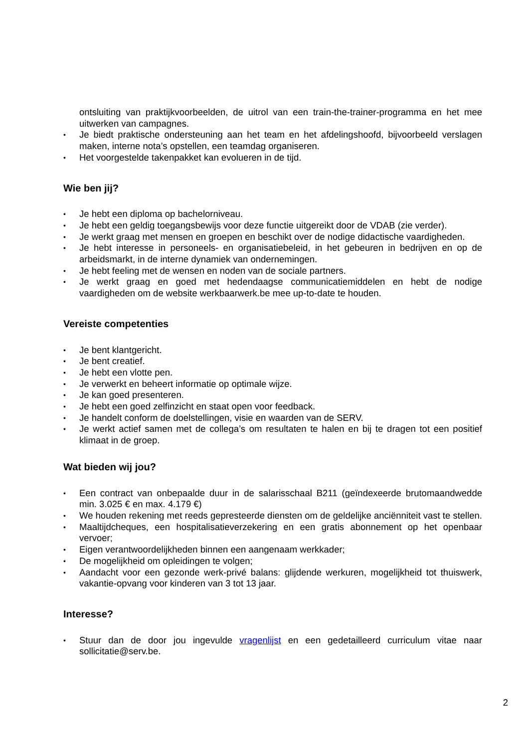ontsluiting van praktijkvoorbeelden, de uitrol van een train-the-trainer-programma en het mee uitwerken van campagnes.
Je biedt praktische ondersteuning aan het team en het afdelingshoofd, bijvoorbeeld verslagen maken, interne nota’s opstellen, een teamdag organiseren.
Het voorgestelde takenpakket kan evolueren in de tijd.
Wie ben jij?
Je hebt een diploma op bachelorniveau.
Je hebt een geldig toegangsbewijs voor deze functie uitgereikt door de VDAB (zie verder).
Je werkt graag met mensen en groepen en beschikt over de nodige didactische vaardigheden.
Je hebt interesse in personeels- en organisatiebeleid, in het gebeuren in bedrijven en op de arbeidsmarkt, in de interne dynamiek van ondernemingen.
Je hebt feeling met de wensen en noden van de sociale partners.
Je werkt graag en goed met hedendaagse communicatiemiddelen en hebt de nodige vaardigheden om de website werkbaarwerk.be mee up-to-date te houden.
Vereiste competenties
Je bent klantgericht.
Je bent creatief.
Je hebt een vlotte pen.
Je verwerkt en beheert informatie op optimale wijze.
Je kan goed presenteren.
Je hebt een goed zelfinzicht en staat open voor feedback.
Je handelt conform de doelstellingen, visie en waarden van de SERV.
Je werkt actief samen met de collega’s om resultaten te halen en bij te dragen tot een positief klimaat in de groep.
Wat bieden wij jou?
Een contract van onbepaalde duur in de salarisschaal B211 (geïndexeerde brutomaandwedde min. 3.025 € en max. 4.179 €)
We houden rekening met reeds gepresteerde diensten om de geldelijke anciënniteit vast te stellen.
Maaltijdcheques, een hospitalisatieverzekering en een gratis abonnement op het openbaar vervoer;
Eigen verantwoordelijkheden binnen een aangenaam werkkader;
De mogelijkheid om opleidingen te volgen;
Aandacht voor een gezonde werk-privé balans: glijdende werkuren, mogelijkheid tot thuiswerk, vakantie-opvang voor kinderen van 3 tot 13 jaar.
Interesse?
Stuur dan de door jou ingevulde vragenlijst en een gedetailleerd curriculum vitae naar sollicitatie@serv.be.
2